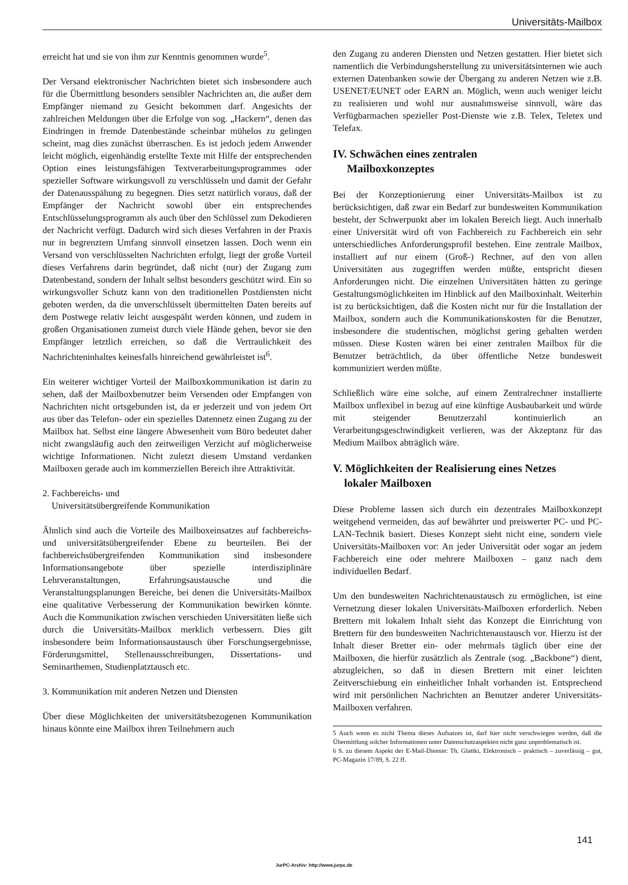Universitäts-Mailbox
erreicht hat und sie von ihm zur Kenntnis genommen wurde<sup>5</sup>.
Der Versand elektronischer Nachrichten bietet sich insbesondere auch für die Übermittlung besonders sensibler Nachrichten an, die außer dem Empfänger niemand zu Gesicht bekommen darf. Angesichts der zahlreichen Meldungen über die Erfolge von sog. „Hackern“, denen das Eindringen in fremde Datenbestände scheinbar mühelos zu gelingen scheint, mag dies zunächst überraschen. Es ist jedoch jedem Anwender leicht möglich, eigenhändig erstellte Texte mit Hilfe der entsprechenden Option eines leistungsfähigen Textverarbeitungsprogrammes oder spezieller Software wirkungsvoll zu verschlüsseln und damit der Gefahr der Datenausspähung zu begegnen. Dies setzt natürlich voraus, daß der Empfänger der Nachricht sowohl über ein entsprechendes Entschlüsselungsprogramm als auch über den Schlüssel zum Dekodieren der Nachricht verfügt. Dadurch wird sich dieses Verfahren in der Praxis nur in begrenztem Umfang sinnvoll einsetzen lassen. Doch wenn ein Versand von verschlüsselten Nachrichten erfolgt, liegt der große Vorteil dieses Verfahrens darin begründet, daß nicht (nur) der Zugang zum Datenbestand, sondern der Inhalt selbst besonders geschützt wird. Ein so wirkungsvoller Schutz kann von den traditionellen Postdiensten nicht geboten werden, da die unverschlüsselt übermittelten Daten bereits auf dem Postwege relativ leicht ausgespäht werden können, und zudem in großen Organisationen zumeist durch viele Hände gehen, bevor sie den Empfänger letztlich erreichen, so daß die Vertraulichkeit des Nachrichteninhaltes keinesfalls hinreichend gewährleistet ist<sup>6</sup>.
Ein weiterer wichtiger Vorteil der Mailboxkommunikation ist darin zu sehen, daß der Mailboxbenutzer beim Versenden oder Empfangen von Nachrichten nicht ortsgebunden ist, da er jederzeit und von jedem Ort aus über das Telefon- oder ein spezielles Datennetz einen Zugang zu der Mailbox hat. Selbst eine längere Abwesenheit vom Büro bedeutet daher nicht zwangsläufig auch den zeitweiligen Verzicht auf möglicherweise wichtige Informationen. Nicht zuletzt diesem Umstand verdanken Mailboxen gerade auch im kommerziellen Bereich ihre Attraktivität.
2. Fachbereichs- und
Universitätsübergreifende Kommunikation
Ähnlich sind auch die Vorteile des Mailboxeinsatzes auf fachbereichs- und universitätsübergreifender Ebene zu beurteilen. Bei der fachbereichsübergreifenden Kommunikation sind insbesondere Informationsangebote über spezielle interdisziplinäre Lehrveranstaltungen, Erfahrungsaustausche und die Veranstaltungsplanungen Bereiche, bei denen die Universitäts-Mailbox eine qualitative Verbesserung der Kommunikation bewirken könnte. Auch die Kommunikation zwischen verschieden Universitäten ließe sich durch die Universitäts-Mailbox merklich verbessern. Dies gilt insbesondere beim Informationsaustausch über Forschungsergebnisse, Förderungsmittel, Stellenausschreibungen, Dissertations- und Seminarthemen, Studienplatztausch etc.
3. Kommunikation mit anderen Netzen und Diensten
Über diese Möglichkeiten der universitätsbezogenen Kommunikation hinaus könnte eine Mailbox ihren Teilnehmern auch
den Zugang zu anderen Diensten und Netzen gestatten. Hier bietet sich namentlich die Verbindungsherstellung zu universitätsinternen wie auch externen Datenbanken sowie der Übergang zu anderen Netzen wie z.B. USENET/EUNET oder EARN an. Möglich, wenn auch weniger leicht zu realisieren und wohl nur ausnahmsweise sinnvoll, wäre das Verfügbarmachen spezieller Post-Dienste wie z.B. Telex, Teletex und Telefax.
IV. Schwächen eines zentralen
Mailboxkonzeptes
Bei der Konzeptionierung einer Universitäts-Mailbox ist zu berücksichtigen, daß zwar ein Bedarf zur bundesweiten Kommunikation besteht, der Schwerpunkt aber im lokalen Bereich liegt. Auch innerhalb einer Universität wird oft von Fachbereich zu Fachbereich ein sehr unterschiedliches Anforderungsprofil bestehen. Eine zentrale Mailbox, installiert auf nur einem (Groß-) Rechner, auf den von allen Universitäten aus zugegriffen werden müßte, entspricht diesen Anforderungen nicht. Die einzelnen Universitäten hätten zu geringe Gestaltungsmöglichkeiten im Hinblick auf den Mailboxinhalt. Weiterhin ist zu berücksichtigen, daß die Kosten nicht nur für die Installation der Mailbox, sondern auch die Kommunikationskosten für die Benutzer, insbesondere die studentischen, möglichst gering gehalten werden müssen. Diese Kosten wären bei einer zentralen Mailbox für die Benutzer beträchtlich, da über öffentliche Netze bundesweit kommuniziert werden müßte.
Schließlich wäre eine solche, auf einem Zentralrechner installierte Mailbox unflexibel in bezug auf eine künftige Ausbaubarkeit und würde mit steigender Benutzerzahl kontinuierlich an Verarbeitungsgeschwindigkeit verlieren, was der Akzeptanz für das Medium Mailbox abträglich wäre.
V. Möglichkeiten der Realisierung eines Netzes
lokaler Mailboxen
Diese Probleme lassen sich durch ein dezentrales Mailboxkonzept weitgehend vermeiden, das auf bewährter und preiswerter PC- und PC-LAN-Technik basiert. Dieses Konzept sieht nicht eine, sondern viele Universitäts-Mailboxen vor: An jeder Universität oder sogar an jedem Fachbereich eine oder mehrere Mailboxen – ganz nach dem individuellen Bedarf.
Um den bundesweiten Nachrichtenaustausch zu ermöglichen, ist eine Vernetzung dieser lokalen Universitäts-Mailboxen erforderlich. Neben Brettern mit lokalem Inhalt sieht das Konzept die Einrichtung von Brettern für den bundesweiten Nachrichtenaustausch vor. Hierzu ist der Inhalt dieser Bretter ein- oder mehrmals täglich über eine der Mailboxen, die hierfür zusätzlich als Zentrale (sog. „Backbone“) dient, abzugleichen, so daß in diesen Brettern mit einer leichten Zeitverschiebung ein einheitlicher Inhalt vorhanden ist. Entsprechend wird mit persönlichen Nachrichten an Benutzer anderer Universitäts-Mailboxen verfahren.
5 Auch wenn es nicht Thema dieses Aufsatzes ist, darf hier nicht verschwiegen werden, daß die Übermittlung solcher Informationen unter Datenschutzaspekten nicht ganz unproblematisch ist.
6 S. zu diesem Aspekt der E-Mail-Dienste: Th. Glattki, Elektronisch – praktisch – zuverlässig – gut, PC-Magazin 17/89, S. 22 ff.
141
JurPC-Archiv: http://www.jurpc.de